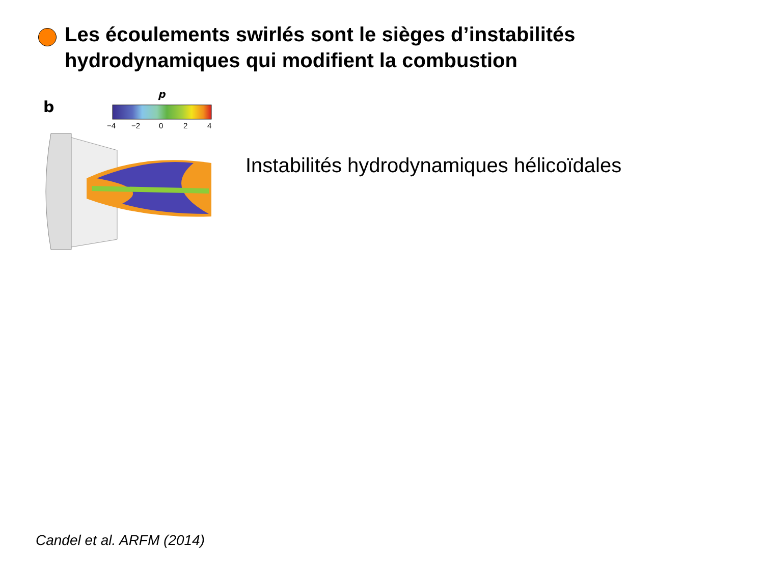Les écoulements swirlés sont le sièges d’instabilités
hydrodynamiques qui modifient la combustion
b
p
−4
−2
0
2
4
Instabilités hydrodynamiques hélicoïdales
Candel et al. ARFM (2014)